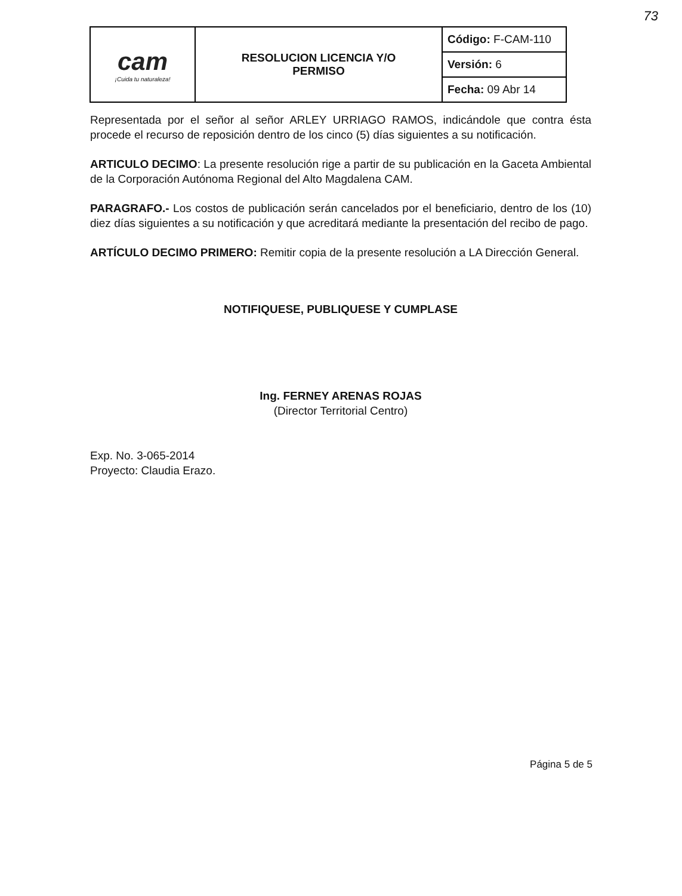73
| cam ¡Cuida tu naturaleza! | RESOLUCION LICENCIA Y/O PERMISO | Código: F-CAM-110 |
| | | Versión: 6 |
| | | Fecha: 09 Abr 14 |
Representada por el señor al señor ARLEY URRIAGO RAMOS, indicándole que contra ésta procede el recurso de reposición dentro de los cinco (5) días siguientes a su notificación.
ARTICULO DECIMO: La presente resolución rige a partir de su publicación en la Gaceta Ambiental de la Corporación Autónoma Regional del Alto Magdalena CAM.
PARAGRAFO.- Los costos de publicación serán cancelados por el beneficiario, dentro de los (10) diez días siguientes a su notificación y que acreditará mediante la presentación del recibo de pago.
ARTÍCULO DECIMO PRIMERO: Remitir copia de la presente resolución a LA Dirección General.
NOTIFIQUESE, PUBLIQUESE Y CUMPLASE
Ing. FERNEY ARENAS ROJAS
(Director Territorial Centro)
Exp. No. 3-065-2014
Proyecto: Claudia Erazo.
Página 5 de 5